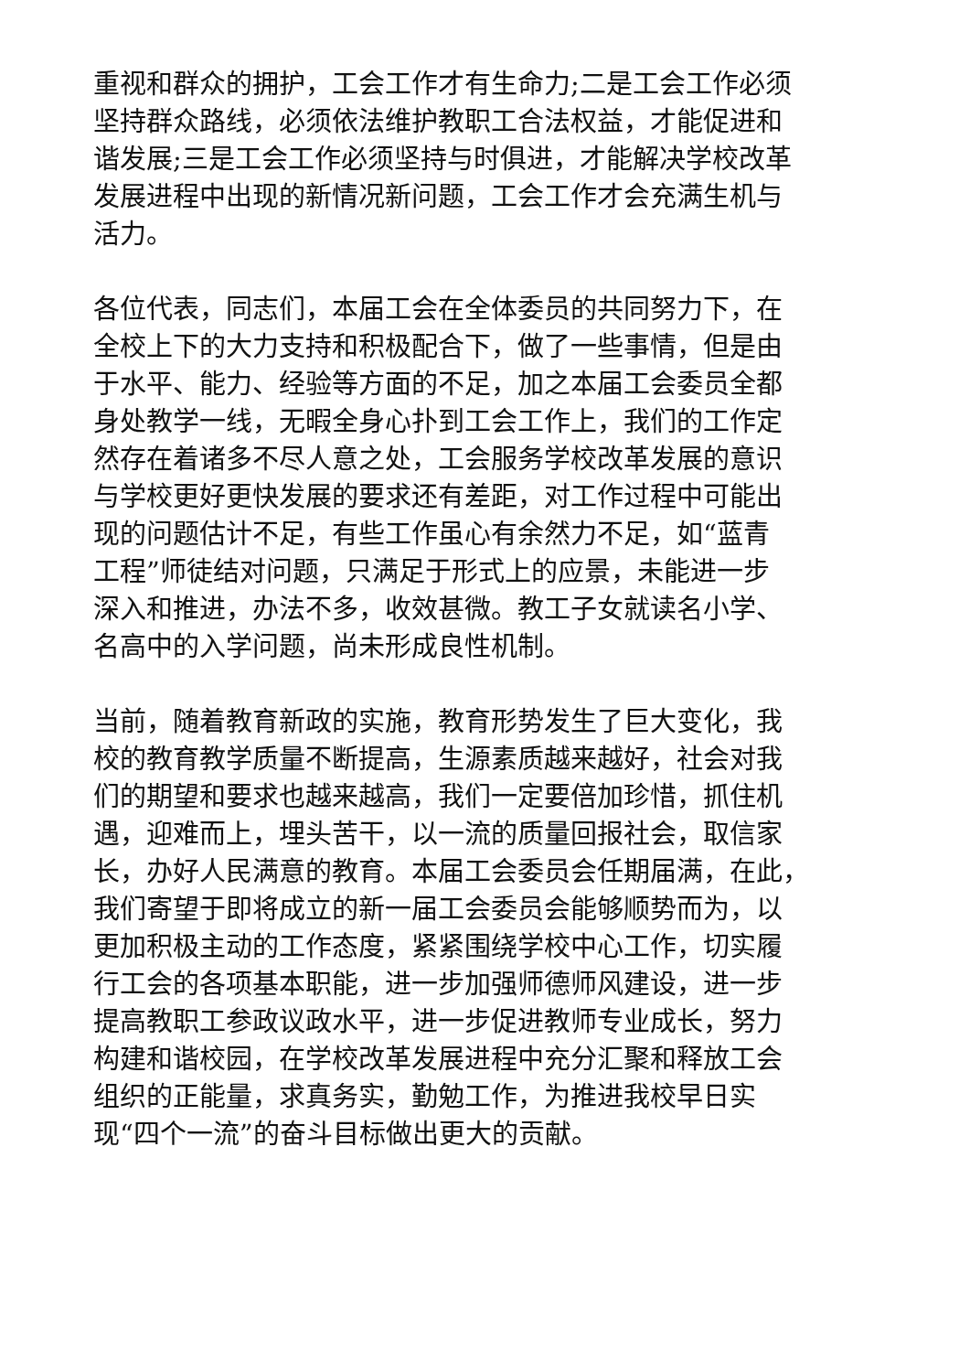重视和群众的拥护，工会工作才有生命力;二是工会工作必须
坚持群众路线，必须依法维护教职工合法权益，才能促进和
谐发展;三是工会工作必须坚持与时俱进，才能解决学校改革
发展进程中出现的新情况新问题，工会工作才会充满生机与
活力。
各位代表，同志们，本届工会在全体委员的共同努力下，在
全校上下的大力支持和积极配合下，做了一些事情，但是由
于水平、能力、经验等方面的不足，加之本届工会委员全都
身处教学一线，无暇全身心扑到工会工作上，我们的工作定
然存在着诸多不尽人意之处，工会服务学校改革发展的意识
与学校更好更快发展的要求还有差距，对工作过程中可能出
现的问题估计不足，有些工作虽心有余然力不足，如“蓝青
工程”师徒结对问题，只满足于形式上的应景，未能进一步
深入和推进，办法不多，收效甚微。教工子女就读名小学、
名高中的入学问题，尚未形成良性机制。
当前，随着教育新政的实施，教育形势发生了巨大变化，我
校的教育教学质量不断提高，生源素质越来越好，社会对我
们的期望和要求也越来越高，我们一定要倍加珍惜，抓住机
遇，迎难而上，埋头苦干，以一流的质量回报社会，取信家
长，办好人民满意的教育。本届工会委员会任期届满，在此，
我们寄望于即将成立的新一届工会委员会能够顺势而为，以
更加积极主动的工作态度，紧紧围绕学校中心工作，切实履
行工会的各项基本职能，进一步加强师德师风建设，进一步
提高教职工参政议政水平，进一步促进教师专业成长，努力
构建和谐校园，在学校改革发展进程中充分汇聚和释放工会
组织的正能量，求真务实，勤勉工作，为推进我校早日实
现“四个一流”的奋斗目标做出更大的贡献。